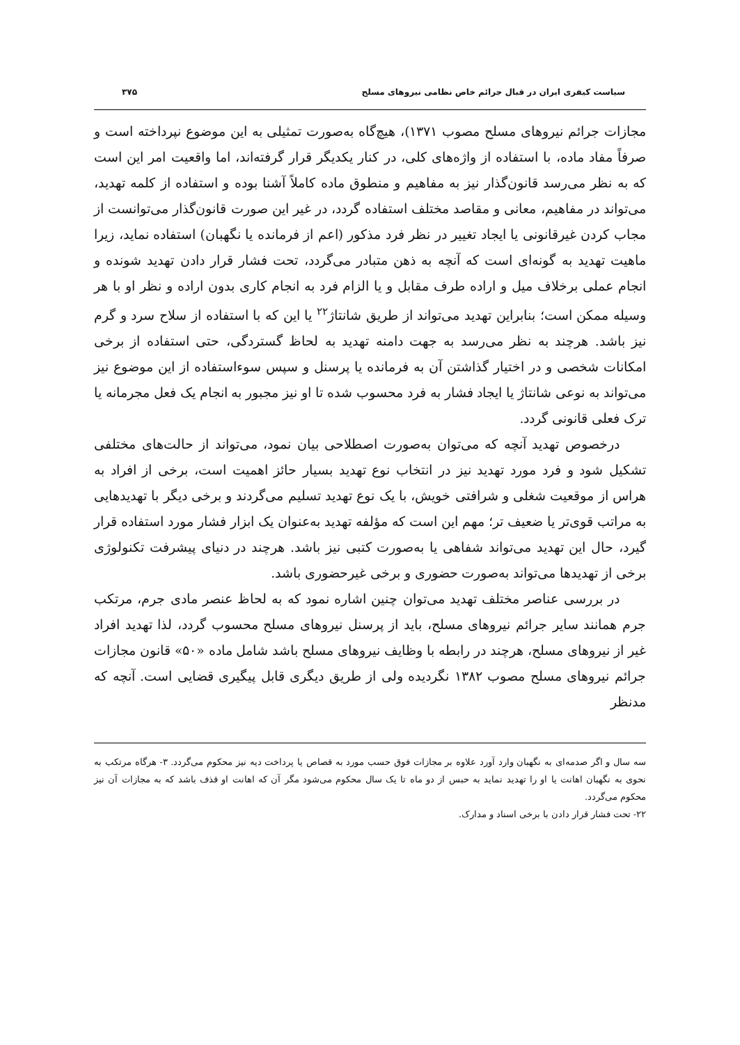سیاست کیفری ایران در قبال جرائم خاص نظامی نیروهای مسلح ۳۷۵
مجازات جرائم نیروهای مسلح مصوب ۱۳۷۱)، هیچ‌گاه به‌صورت تمثیلی به این موضوع نپرداخته است و صرفاً مفاد ماده، با استفاده از واژه‌های کلی، در کنار یکدیگر قرار گرفته‌اند، اما واقعیت امر این است که به نظر می‌رسد قانون‌گذار نیز به مفاهیم و منطوق ماده کاملاً آشنا بوده و استفاده از کلمه تهدید، می‌تواند در مفاهیم، معانی و مقاصد مختلف استفاده گردد، در غیر این صورت قانون‌گذار می‌توانست از مجاب کردن غیرقانونی یا ایجاد تغییر در نظر فرد مذکور (اعم از فرمانده یا نگهبان) استفاده نماید، زیرا ماهیت تهدید به گونه‌ای است که آنچه به ذهن متبادر می‌گردد، تحت فشار قرار دادن تهدید شونده و انجام عملی برخلاف میل و اراده طرف مقابل و یا الزام فرد به انجام کاری بدون اراده و نظر او با هر وسیله ممکن است؛ بنابراین تهدید می‌تواند از طریق شانتاژ<sup>۲۲</sup> یا این که با استفاده از سلاح سرد و گرم نیز باشد. هرچند به نظر می‌رسد به جهت دامنه تهدید به لحاظ گستردگی، حتی استفاده از برخی امکانات شخصی و در اختیار گذاشتن آن به فرمانده یا پرسنل و سپس سوءاستفاده از این موضوع نیز می‌تواند به نوعی شانتاژ یا ایجاد فشار به فرد محسوب شده تا او نیز مجبور به انجام یک فعل مجرمانه یا ترک فعلی قانونی گردد.
درخصوص تهدید آنچه که می‌توان به‌صورت اصطلاحی بیان نمود، می‌تواند از حالت‌های مختلفی تشکیل شود و فرد مورد تهدید نیز در انتخاب نوع تهدید بسیار حائز اهمیت است، برخی از افراد به هراس از موقعیت شغلی و شرافتی خویش، با یک نوع تهدید تسلیم می‌گردند و برخی دیگر با تهدیدهایی به مراتب قوی‌تر یا ضعیف تر؛ مهم این است که مؤلفه تهدید به‌عنوان یک ابزار فشار مورد استفاده قرار گیرد، حال این تهدید می‌تواند شفاهی یا به‌صورت کتبی نیز باشد. هرچند در دنیای پیشرفت تکنولوژی برخی از تهدیدها می‌تواند به‌صورت حضوری و برخی غیرحضوری باشد.
در بررسی عناصر مختلف تهدید می‌توان چنین اشاره نمود که به لحاظ عنصر مادی جرم، مرتکب جرم همانند سایر جرائم نیروهای مسلح، باید از پرسنل نیروهای مسلح محسوب گردد، لذا تهدید افراد غیر از نیروهای مسلح، هرچند در رابطه با وظایف نیروهای مسلح باشد شامل ماده «۵۰» قانون مجازات جرائم نیروهای مسلح مصوب ۱۳۸۲ نگردیده ولی از طریق دیگری قابل پیگیری قضایی است. آنچه که مدنظر
سه سال و اگر صدمه‌ای به نگهبان وارد آورد علاوه بر مجازات فوق حسب مورد به قصاص یا پرداخت دیه نیز محکوم می‌گردد. ۳- هرگاه مرتکب به نحوی به نگهبان اهانت یا او را تهدید نماید به حبس از دو ماه تا یک سال محکوم می‌شود مگر آن که اهانت او قذف باشد که به مجازات آن نیز محکوم می‌گردد.
۲۲- تحت فشار قرار دادن با برخی اسناد و مدارک.